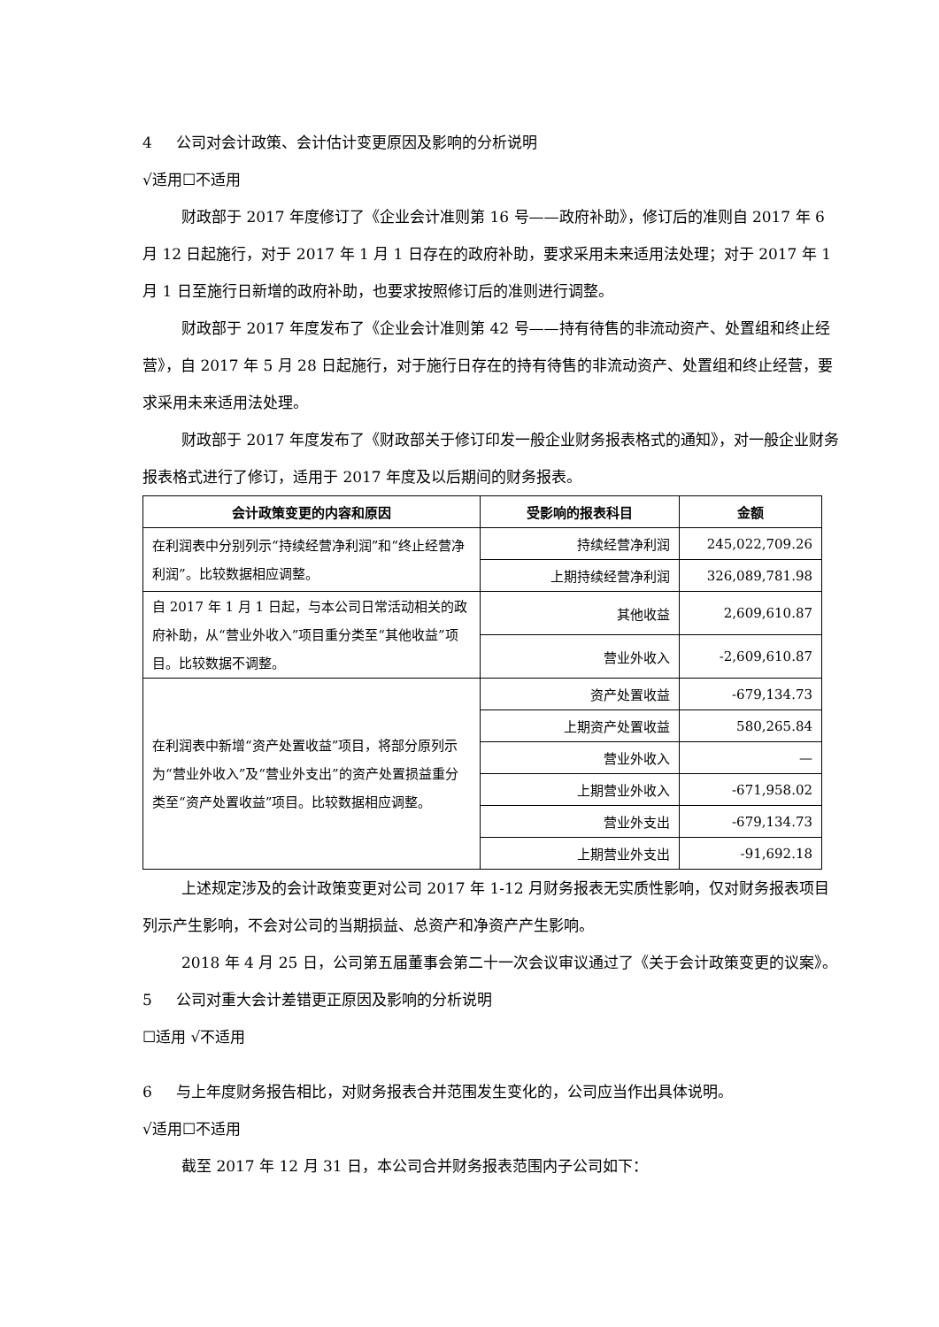4 公司对会计政策、会计估计变更原因及影响的分析说明
√适用☐不适用
财政部于 2017 年度修订了《企业会计准则第 16 号——政府补助》，修订后的准则自 2017 年 6 月 12 日起施行，对于 2017 年 1 月 1 日存在的政府补助，要求采用未来适用法处理；对于 2017 年 1 月 1 日至施行日新增的政府补助，也要求按照修订后的准则进行调整。
财政部于 2017 年度发布了《企业会计准则第 42 号——持有待售的非流动资产、处置组和终止经营》，自 2017 年 5 月 28 日起施行，对于施行日存在的持有待售的非流动资产、处置组和终止经营，要求采用未来适用法处理。
财政部于 2017 年度发布了《财政部关于修订印发一般企业财务报表格式的通知》，对一般企业财务报表格式进行了修订，适用于 2017 年度及以后期间的财务报表。
| 会计政策变更的内容和原因 | 受影响的报表科目 | 金额 |
| --- | --- | --- |
| 在利润表中分别列示“持续经营净利润”和“终止经营净利润”。比较数据相应调整。 | 持续经营净利润 | 245,022,709.26 |
| | 上期持续经营净利润 | 326,089,781.98 |
| 自 2017 年 1 月 1 日起，与本公司日常活动相关的政府补助，从“营业外收入”项目重分类至“其他收益”项目。比较数据不调整。 | 其他收益 | 2,609,610.87 |
| | 营业外收入 | -2,609,610.87 |
| 在利润表中新增“资产处置收益”项目，将部分原列示为“营业外收入”及“营业外支出”的资产处置损益重分类至“资产处置收益”项目。比较数据相应调整。 | 资产处置收益 | -679,134.73 |
| | 上期资产处置收益 | 580,265.84 |
| | 营业外收入 | — |
| | 上期营业外收入 | -671,958.02 |
| | 营业外支出 | -679,134.73 |
| | 上期营业外支出 | -91,692.18 |
上述规定涉及的会计政策变更对公司 2017 年 1-12 月财务报表无实质性影响，仅对财务报表项目列示产生影响，不会对公司的当期损益、总资产和净资产产生影响。
2018 年 4 月 25 日，公司第五届董事会第二十一次会议审议通过了《关于会计政策变更的议案》。
5 公司对重大会计差错更正原因及影响的分析说明
☐适用 √不适用
6 与上年度财务报告相比，对财务报表合并范围发生变化的，公司应当作出具体说明。
√适用☐不适用
截至 2017 年 12 月 31 日，本公司合并财务报表范围内子公司如下：